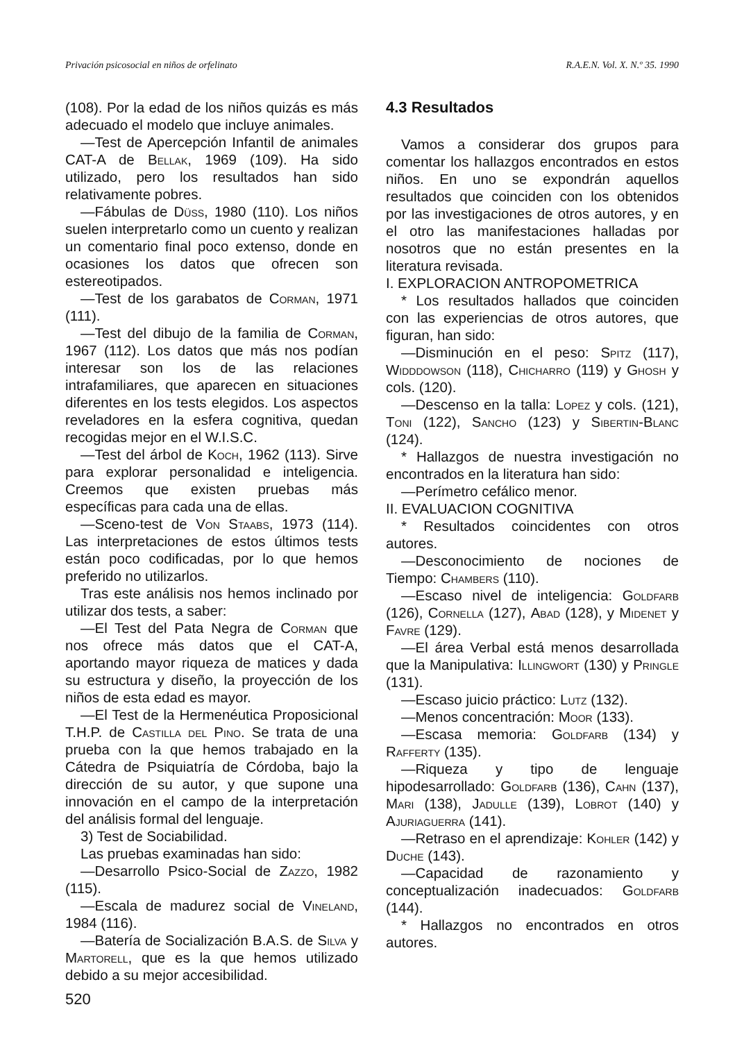Privación psicosocial en niños de orfelinato R.A.E.N. Vol. X. N.º 35. 1990
(108). Por la edad de los niños quizás es más adecuado el modelo que incluye animales.
—Test de Apercepción Infantil de animales CAT-A de Bellak, 1969 (109). Ha sido utilizado, pero los resultados han sido relativamente pobres.
—Fábulas de Düss, 1980 (110). Los niños suelen interpretarlo como un cuento y realizan un comentario final poco extenso, donde en ocasiones los datos que ofrecen son estereotipados.
—Test de los garabatos de Corman, 1971 (111).
—Test del dibujo de la familia de Corman, 1967 (112). Los datos que más nos podían interesar son los de las relaciones intrafamiliares, que aparecen en situaciones diferentes en los tests elegidos. Los aspectos reveladores en la esfera cognitiva, quedan recogidas mejor en el W.I.S.C.
—Test del árbol de Koch, 1962 (113). Sirve para explorar personalidad e inteligencia. Creemos que existen pruebas más específicas para cada una de ellas.
—Sceno-test de Von Staabs, 1973 (114). Las interpretaciones de estos últimos tests están poco codificadas, por lo que hemos preferido no utilizarlos.
Tras este análisis nos hemos inclinado por utilizar dos tests, a saber:
—El Test del Pata Negra de Corman que nos ofrece más datos que el CAT-A, aportando mayor riqueza de matices y dada su estructura y diseño, la proyección de los niños de esta edad es mayor.
—El Test de la Hermenéutica Proposicional T.H.P. de Castilla del Pino. Se trata de una prueba con la que hemos trabajado en la Cátedra de Psiquiatría de Córdoba, bajo la dirección de su autor, y que supone una innovación en el campo de la interpretación del análisis formal del lenguaje.
3) Test de Sociabilidad.
Las pruebas examinadas han sido:
—Desarrollo Psico-Social de Zazzo, 1982 (115).
—Escala de madurez social de Vineland, 1984 (116).
—Batería de Socialización B.A.S. de Silva y Martorell, que es la que hemos utilizado debido a su mejor accesibilidad.
4.3 Resultados
Vamos a considerar dos grupos para comentar los hallazgos encontrados en estos niños. En uno se expondrán aquellos resultados que coinciden con los obtenidos por las investigaciones de otros autores, y en el otro las manifestaciones halladas por nosotros que no están presentes en la literatura revisada.
I. EXPLORACION ANTROPOMETRICA
* Los resultados hallados que coinciden con las experiencias de otros autores, que figuran, han sido:
—Disminución en el peso: Spitz (117), Widddowson (118), Chicharro (119) y Ghosh y cols. (120).
—Descenso en la talla: Lopez y cols. (121), Toni (122), Sancho (123) y Sibertin-Blanc (124).
* Hallazgos de nuestra investigación no encontrados en la literatura han sido:
—Perímetro cefálico menor.
II. EVALUACION COGNITIVA
* Resultados coincidentes con otros autores.
—Desconocimiento de nociones de Tiempo: Chambers (110).
—Escaso nivel de inteligencia: Goldfarb (126), Cornella (127), Abad (128), y Midenet y Favre (129).
—El área Verbal está menos desarrollada que la Manipulativa: Illingwort (130) y Pringle (131).
—Escaso juicio práctico: Lutz (132).
—Menos concentración: Moor (133).
—Escasa memoria: Goldfarb (134) y Rafferty (135).
—Riqueza y tipo de lenguaje hipodesarrollado: Goldfarb (136), Cahn (137), Mari (138), Jadulle (139), Lobrot (140) y Ajuriaguerra (141).
—Retraso en el aprendizaje: Kohler (142) y Duche (143).
—Capacidad de razonamiento y conceptualización inadecuados: Goldfarb (144).
* Hallazgos no encontrados en otros autores.
520